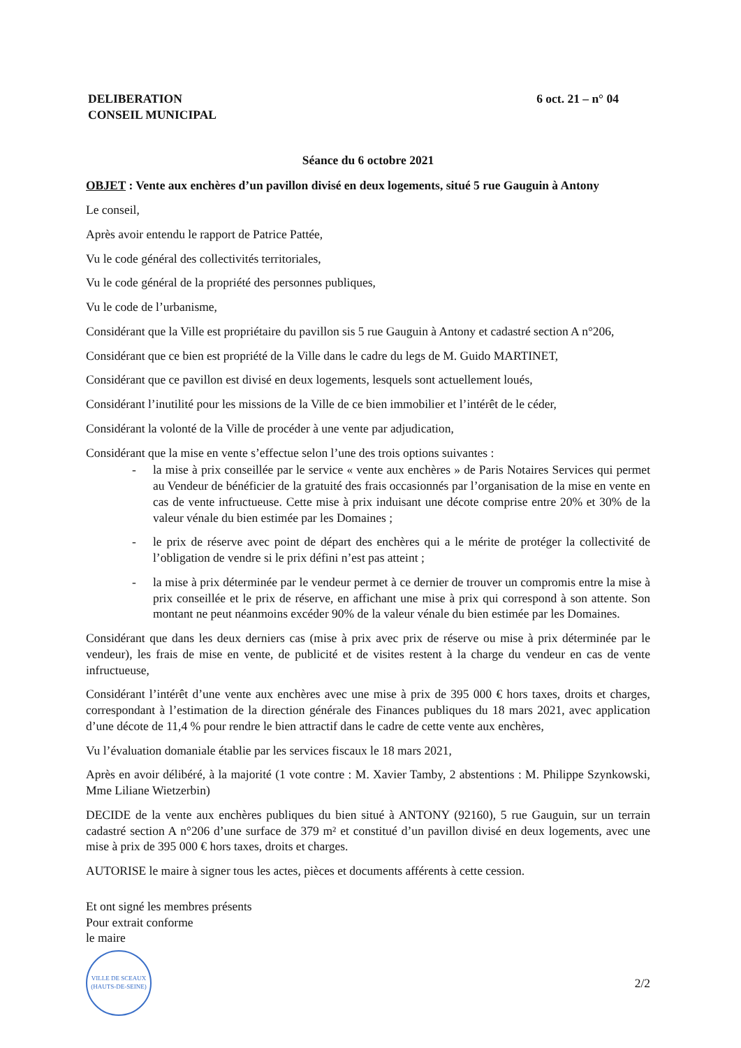DELIBERATION
CONSEIL MUNICIPAL
6 oct. 21 – n° 04
Séance du 6 octobre 2021
OBJET : Vente aux enchères d’un pavillon divisé en deux logements, situé 5 rue Gauguin à Antony
Le conseil,
Après avoir entendu le rapport de Patrice Pattée,
Vu le code général des collectivités territoriales,
Vu le code général de la propriété des personnes publiques,
Vu le code de l’urbanisme,
Considérant que la Ville est propriétaire du pavillon sis 5 rue Gauguin à Antony et cadastré section A n°206,
Considérant que ce bien est propriété de la Ville dans le cadre du legs de M. Guido MARTINET,
Considérant que ce pavillon est divisé en deux logements, lesquels sont actuellement loués,
Considérant l’inutilité pour les missions de la Ville de ce bien immobilier et l’intérêt de le céder,
Considérant la volonté de la Ville de procéder à une vente par adjudication,
Considérant que la mise en vente s’effectue selon l’une des trois options suivantes :
- la mise à prix conseillée par le service « vente aux enchères » de Paris Notaires Services qui permet au Vendeur de bénéficier de la gratuité des frais occasionnés par l’organisation de la mise en vente en cas de vente infructueuse. Cette mise à prix induisant une décote comprise entre 20% et 30% de la valeur vénale du bien estimée par les Domaines ;
- le prix de réserve avec point de départ des enchères qui a le mérite de protéger la collectivité de l’obligation de vendre si le prix défini n’est pas atteint ;
- la mise à prix déterminée par le vendeur permet à ce dernier de trouver un compromis entre la mise à prix conseillée et le prix de réserve, en affichant une mise à prix qui correspond à son attente. Son montant ne peut néanmoins excéder 90% de la valeur vénale du bien estimée par les Domaines.
Considérant que dans les deux derniers cas (mise à prix avec prix de réserve ou mise à prix déterminée par le vendeur), les frais de mise en vente, de publicité et de visites restent à la charge du vendeur en cas de vente infructueuse,
Considérant l’intérêt d’une vente aux enchères avec une mise à prix de 395 000 € hors taxes, droits et charges, correspondant à l’estimation de la direction générale des Finances publiques du 18 mars 2021, avec application d’une décote de 11,4 % pour rendre le bien attractif dans le cadre de cette vente aux enchères,
Vu l’évaluation domaniale établie par les services fiscaux le 18 mars 2021,
Après en avoir délibéré, à la majorité (1 vote contre : M. Xavier Tamby, 2 abstentions : M. Philippe Szynkowski, Mme Liliane Wietzerbin)
DECIDE de la vente aux enchères publiques du bien situé à ANTONY (92160), 5 rue Gauguin, sur un terrain cadastré section A n°206 d’une surface de 379 m² et constitué d’un pavillon divisé en deux logements, avec une mise à prix de 395 000 € hors taxes, droits et charges.
AUTORISE le maire à signer tous les actes, pièces et documents afférents à cette cession.
Et ont signé les membres présents
Pour extrait conforme
le maire
VILLE DE SCEAUX
(HAUTS-DE-SEINE)
2/2